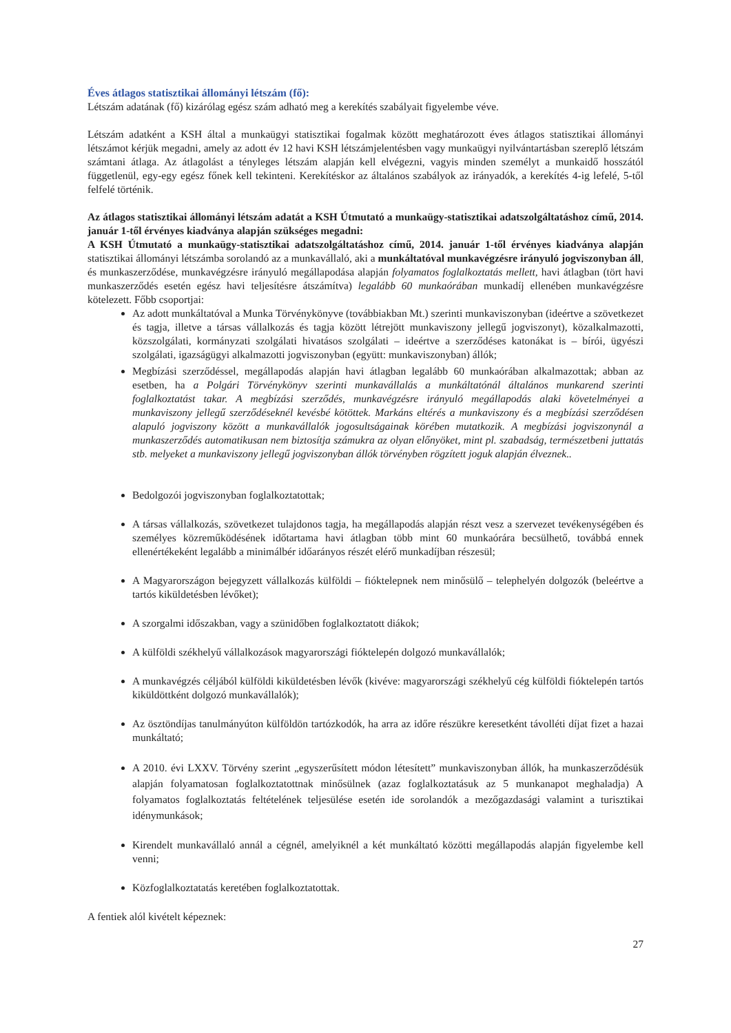Éves átlagos statisztikai állományi létszám (fő):
Létszám adatának (fő) kizárólag egész szám adható meg a kerekítés szabályait figyelembe véve.
Létszám adatként a KSH által a munkaügyi statisztikai fogalmak között meghatározott éves átlagos statisztikai állományi létszámot kérjük megadni, amely az adott év 12 havi KSH létszámjelentésben vagy munkaügyi nyilvántartásban szereplő létszám számtani átlaga. Az átlagolást a tényleges létszám alapján kell elvégezni, vagyis minden személyt a munkaidő hosszától függetlenül, egy-egy egész főnek kell tekinteni. Kerekítéskor az általános szabályok az irányadók, a kerekítés 4-ig lefelé, 5-től felfelé történik.
Az átlagos statisztikai állományi létszám adatát a KSH Útmutató a munkaügy-statisztikai adatszolgáltatáshoz című, 2014. január 1-től érvényes kiadványa alapján szükséges megadni:
A KSH Útmutató a munkaügy-statisztikai adatszolgáltatáshoz című, 2014. január 1-től érvényes kiadványa alapján statisztikai állományi létszámba sorolandó az a munkavállaló, aki a munkáltatóval munkavégzésre irányuló jogviszonyban áll, és munkaszerződése, munkavégzésre irányuló megállapodása alapján folyamatos foglalkoztatás mellett, havi átlagban (tört havi munkaszerződés esetén egész havi teljesítésre átszámítva) legalább 60 munkaórában munkadíj ellenében munkavégzésre kötelezett. Főbb csoportjai:
Az adott munkáltatóval a Munka Törvénykönyve (továbbiakban Mt.) szerinti munkaviszonyban (ideértve a szövetkezet és tagja, illetve a társas vállalkozás és tagja között létrejött munkaviszony jellegű jogviszonyt), közalkalmazotti, közszolgálati, kormányzati szolgálati hivatásos szolgálati – ideértve a szerződéses katonákat is – bírói, ügyészi szolgálati, igazságügyi alkalmazotti jogviszonyban (együtt: munkaviszonyban) állók;
Megbízási szerződéssel, megállapodás alapján havi átlagban legalább 60 munkaórában alkalmazottak; abban az esetben, ha a Polgári Törvénykönyv szerinti munkavállalás a munkáltatónál általános munkarend szerinti foglalkoztatást takar. A megbízási szerződés, munkavégzésre irányuló megállapodás alaki követelményei a munkaviszony jellegű szerződéseknél kevésbé kötöttek. Markáns eltérés a munkaviszony és a megbízási szerződésen alapuló jogviszony között a munkavállalók jogosultságainak körében mutatkozik. A megbízási jogviszonynál a munkaszerződés automatikusan nem biztosítja számukra az olyan előnyöket, mint pl. szabadság, természetbeni juttatás stb. melyeket a munkaviszony jellegű jogviszonyban állók törvényben rögzített joguk alapján élveznek..
Bedolgozói jogviszonyban foglalkoztatottak;
A társas vállalkozás, szövetkezet tulajdonos tagja, ha megállapodás alapján részt vesz a szervezet tevékenységében és személyes közreműködésének időtartama havi átlagban több mint 60 munkaórára becsülhető, továbbá ennek ellenértékeként legalább a minimálbér időarányos részét elérő munkadíjban részesül;
A Magyarországon bejegyzett vállalkozás külföldi – fióktelepnek nem minősülő – telephelyén dolgozók (beleértve a tartós kiküldetésben lévőket);
A szorgalmi időszakban, vagy a szünidőben foglalkoztatott diákok;
A külföldi székhelyű vállalkozások magyarországi fióktelepén dolgozó munkavállalók;
A munkavégzés céljából külföldi kiküldetésben lévők (kivéve: magyarországi székhelyű cég külföldi fióktelepén tartós kiküldöttként dolgozó munkavállalók);
Az ösztöndíjas tanulmányúton külföldön tartózkodók, ha arra az időre részükre keresetként távolléti díjat fizet a hazai munkáltató;
A 2010. évi LXXV. Törvény szerint „egyszerűsített módon létesített” munkaviszonyban állók, ha munkaszerződésük alapján folyamatosan foglalkoztatottnak minősülnek (azaz foglalkoztatásuk az 5 munkanapot meghaladja) A folyamatos foglalkoztatás feltételének teljesülése esetén ide sorolandók a mezőgazdasági valamint a turisztikai idénymunkások;
Kirendelt munkavállaló annál a cégnél, amelyiknél a két munkáltató közötti megállapodás alapján figyelembe kell venni;
Közfoglalkoztatatás keretében foglalkoztatottak.
A fentiek alól kivételt képeznek:
27